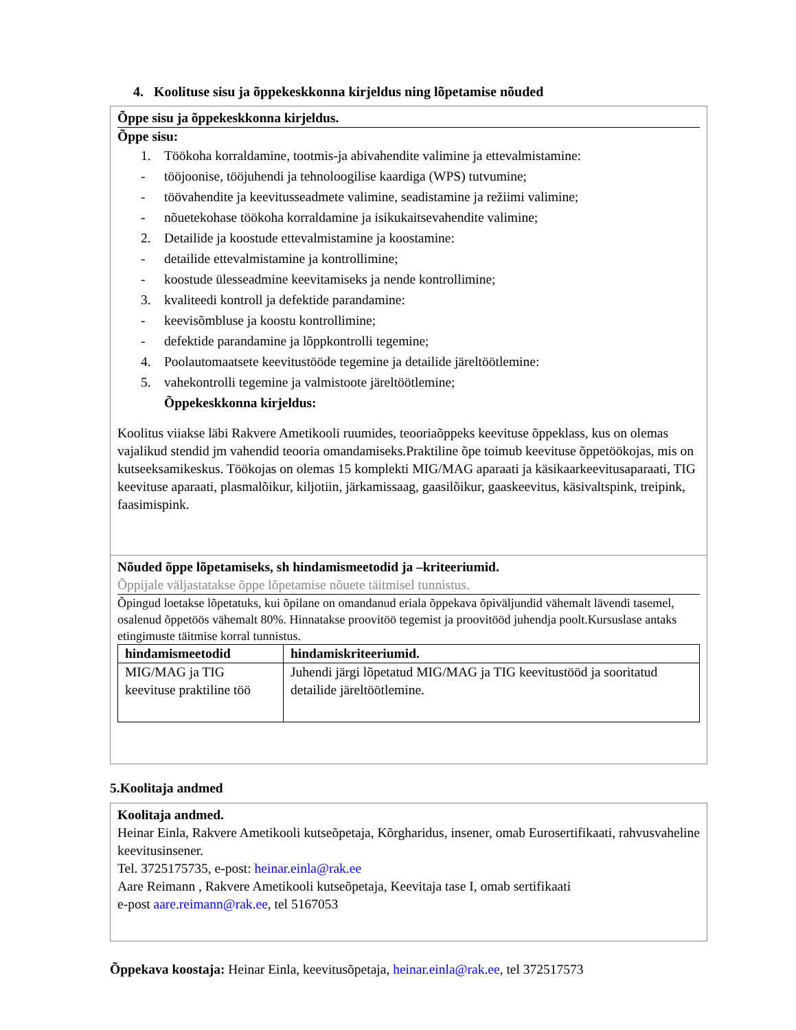4. Koolituse sisu ja õppekeskkonna kirjeldus ning lõpetamise nõuded
Õppe sisu ja õppekeskkonna kirjeldus.
Õppe sisu:
1. Töökoha korraldamine, tootmis-ja abivahendite valimine ja ettevalmistamine:
- tööjoonise, tööjuhendi ja tehnoloogilise kaardiga (WPS) tutvumine;
- töövahendite ja keevitusseadmete valimine, seadistamine ja režiimi valimine;
- nõuetekohase töökoha korraldamine ja isikukaitsevahendite valimine;
2. Detailide ja koostude ettevalmistamine ja koostamine:
- detailide ettevalmistamine ja kontrollimine;
- koostude ülesseadmine keevitamiseks ja nende kontrollimine;
3. kvaliteedi kontroll ja defektide parandamine:
- keevisõmbluse ja koostu kontrollimine;
- defektide parandamine ja lõppkontrolli tegemine;
4. Poolautomaatsete keevitustööde tegemine ja detailide järeltöötlemine:
5. vahekontrolli tegemine ja valmistoote järeltöötlemine;
Õppekeskkonna kirjeldus:
Koolitus viiakse läbi Rakvere Ametikooli ruumides, teooriaõppeks keevituse õppeklass, kus on olemas vajalikud stendid jm vahendid teooria omandamiseks.Praktiline õpe toimub keevituse õppetöökojas, mis on kutseeksamikeskus. Töökojas on olemas 15 komplekti MIG/MAG aparaati ja käsikaarkeevitusaparaati, TIG keevituse aparaati, plasmalõikur, kiljotiin, järkamissaag, gaasilõikur, gaaskeevitus, käsivaltspink, treipink, faasimispink.
Nõuded õppe lõpetamiseks, sh hindamismeetodid ja –kriteeriumid.
Õppijale väljastatakse õppe lõpetamise nõuete täitmisel tunnistus.
Õpingud loetakse lõpetatuks, kui õpilane on omandanud eriala õppekava õpiväljundid vähemalt lävendi tasemel, osalenud õppetöös vähemalt 80%. Hinnatakse proovitöö tegemist ja proovitööd juhendja poolt.Kursuslase antaks etingimuste täitmise korral tunnistus.
| hindamismeetodid | hindamiskriteeriumid. |
| MIG/MAG ja TIG keevituse praktiline töö | Juhendi järgi lõpetatud MIG/MAG ja TIG keevitustööd ja sooritatud detailide järeltöötlemine. |
5.Koolitaja andmed
Koolitaja andmed.
Heinar Einla, Rakvere Ametikooli kutseõpetaja, Kõrgharidus, insener, omab Eurosertifikaati, rahvusvaheline keevitusinsener.
Tel. 3725175735, e-post: heinar.einla@rak.ee
Aare Reimann , Rakvere Ametikooli kutseõpetaja, Keevitaja tase I, omab sertifikaati
e-post aare.reimann@rak.ee, tel 5167053
Õppekava koostaja: Heinar Einla, keevitusõpetaja, heinar.einla@rak.ee, tel 372517573